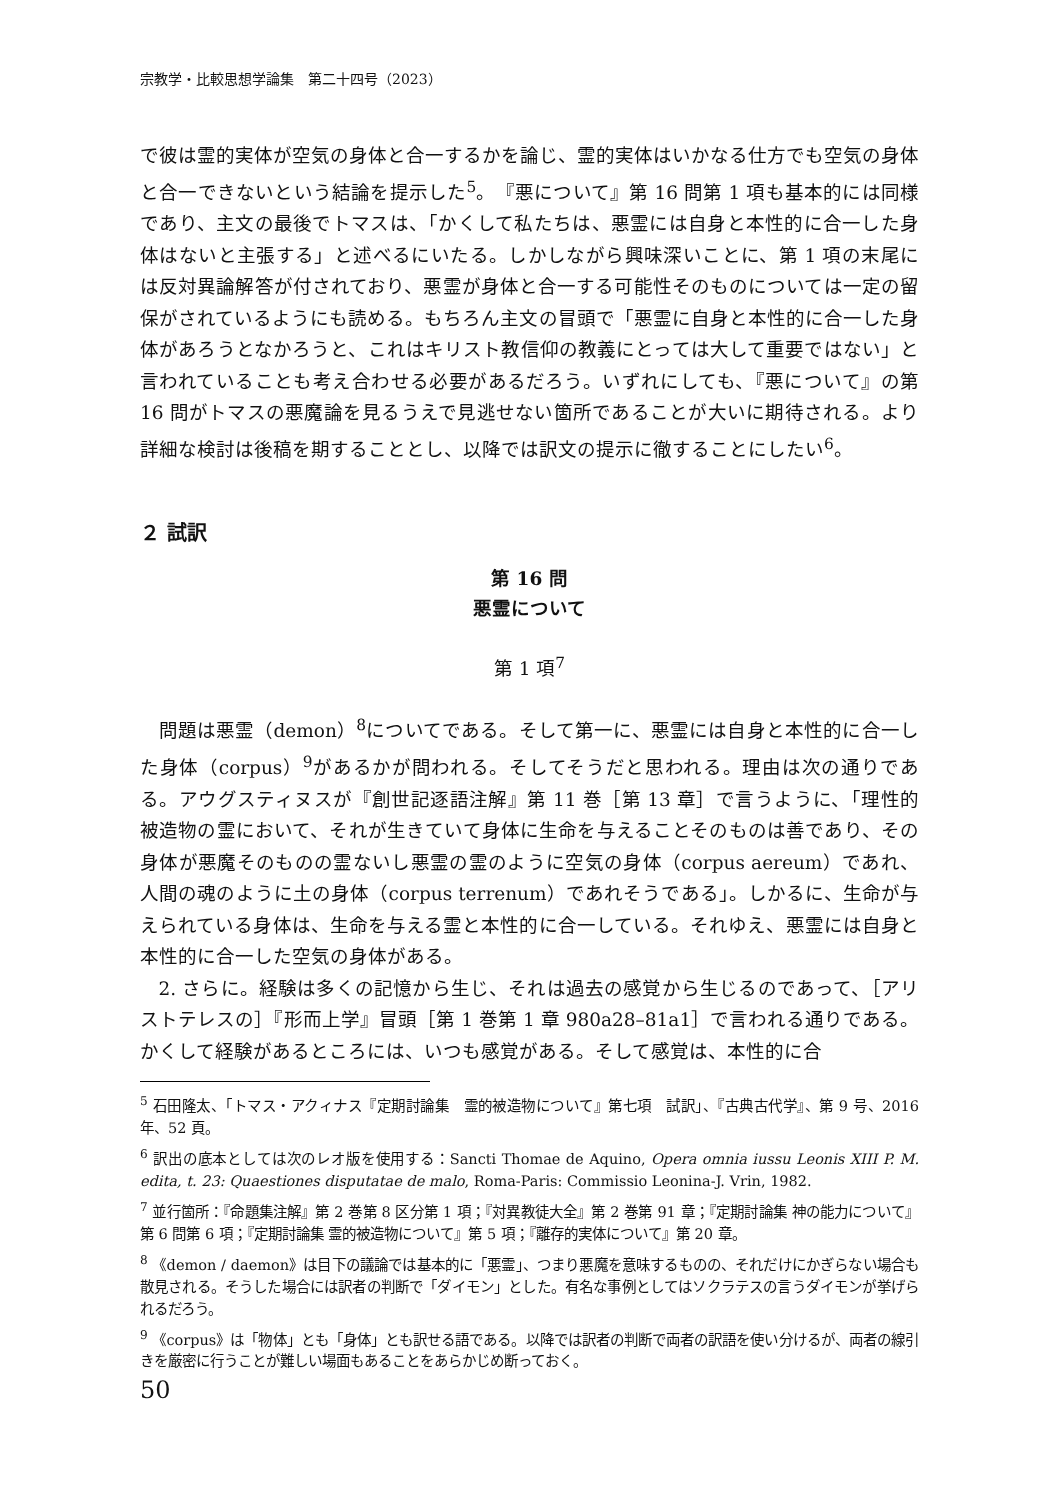宗教学・比較思想学論集　第二十四号（2023）
で彼は霊的実体が空気の身体と合一するかを論じ、霊的実体はいかなる仕方でも空気の身体と合一できないという結論を提示した<sup>5</sup>。『悪について』第 16 問第 1 項も基本的には同様であり、主文の最後でトマスは、「かくして私たちは、悪霊には自身と本性的に合一した身体はないと主張する」と述べるにいたる。しかしながら興味深いことに、第 1 項の末尾には反対異論解答が付されており、悪霊が身体と合一する可能性そのものについては一定の留保がされているようにも読める。もちろん主文の冒頭で「悪霊に自身と本性的に合一した身体があろうとなかろうと、これはキリスト教信仰の教義にとっては大して重要ではない」と言われていることも考え合わせる必要があるだろう。いずれにしても、『悪について』の第 16 問がトマスの悪魔論を見るうえで見逃せない箇所であることが大いに期待される。より詳細な検討は後稿を期することとし、以降では訳文の提示に徹することにしたい<sup>6</sup>。
２ 試訳
第 16 問
悪霊について
第 1 項<sup>7</sup>
問題は悪霊（demon）<sup>8</sup>についてである。そして第一に、悪霊には自身と本性的に合一した身体（corpus）<sup>9</sup>があるかが問われる。そしてそうだと思われる。理由は次の通りである。アウグスティヌスが『創世記逐語注解』第 11 巻［第 13 章］で言うように、「理性的被造物の霊において、それが生きていて身体に生命を与えることそのものは善であり、その身体が悪魔そのものの霊ないし悪霊の霊のように空気の身体（corpus aereum）であれ、人間の魂のように土の身体（corpus terrenum）であれそうである」。しかるに、生命が与えられている身体は、生命を与える霊と本性的に合一している。それゆえ、悪霊には自身と本性的に合一した空気の身体がある。
2. さらに。経験は多くの記憶から生じ、それは過去の感覚から生じるのであって、［アリストテレスの］『形而上学』冒頭［第 1 巻第 1 章 980a28–81a1］で言われる通りである。かくして経験があるところには、いつも感覚がある。そして感覚は、本性的に合
<sup>5</sup> 石田隆太、「トマス・アクィナス『定期討論集　霊的被造物について』第七項　試訳」、『古典古代学』、第 9 号、2016 年、52 頁。
<sup>6</sup> 訳出の底本としては次のレオ版を使用する：Sancti Thomae de Aquino, Opera omnia iussu Leonis XIII P. M. edita, t. 23: Quaestiones disputatae de malo, Roma-Paris: Commissio Leonina-J. Vrin, 1982.
<sup>7</sup> 並行箇所：『命題集注解』第 2 巻第 8 区分第 1 項；『対異教徒大全』第 2 巻第 91 章；『定期討論集 神の能力について』第 6 問第 6 項；『定期討論集 霊的被造物について』第 5 項；『離存的実体について』第 20 章。
<sup>8</sup> 《demon / daemon》は目下の議論では基本的に「悪霊」、つまり悪魔を意味するものの、それだけにかぎらない場合も散見される。そうした場合には訳者の判断で「ダイモン」とした。有名な事例としてはソクラテスの言うダイモンが挙げられるだろう。
<sup>9</sup> 《corpus》は「物体」とも「身体」とも訳せる語である。以降では訳者の判断で両者の訳語を使い分けるが、両者の線引きを厳密に行うことが難しい場面もあることをあらかじめ断っておく。
50